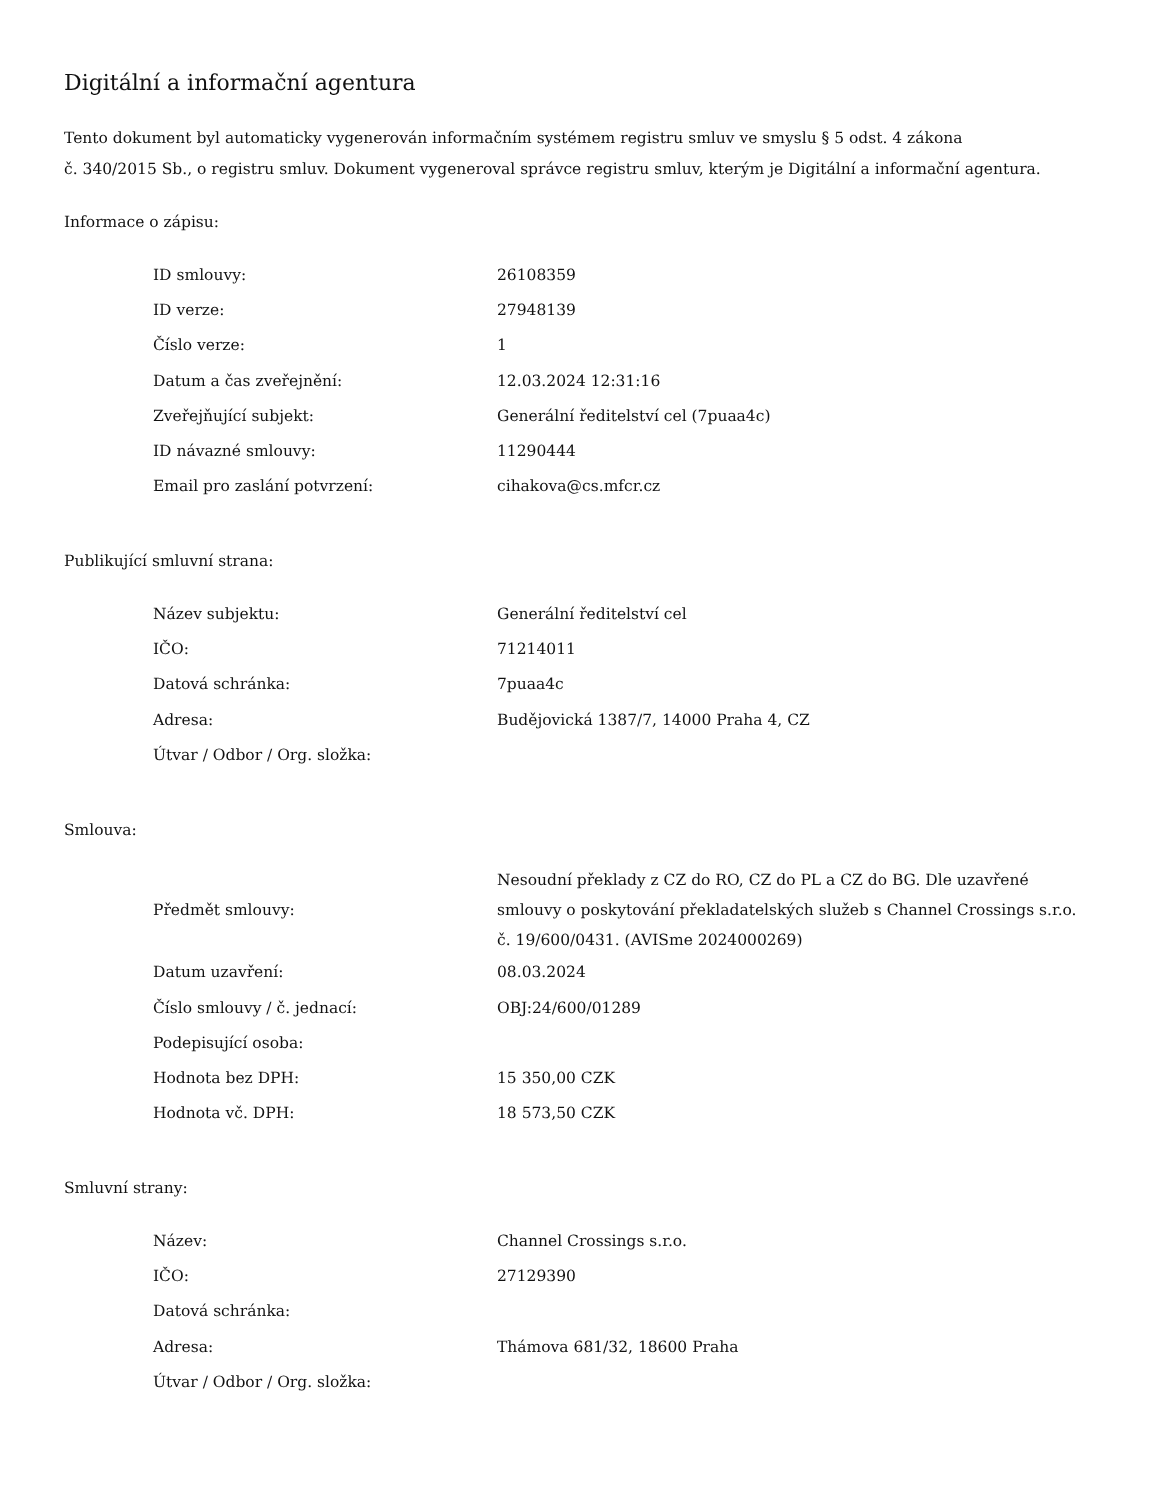Digitální a informační agentura
Tento dokument byl automaticky vygenerován informačním systémem registru smluv ve smyslu § 5 odst. 4 zákona
č. 340/2015 Sb., o registru smluv. Dokument vygeneroval správce registru smluv, kterým je Digitální a informační agentura.
Informace o zápisu:
| ID smlouvy: | 26108359 |
| ID verze: | 27948139 |
| Číslo verze: | 1 |
| Datum a čas zveřejnění: | 12.03.2024 12:31:16 |
| Zveřejňující subjekt: | Generální ředitelství cel (7puaa4c) |
| ID návazné smlouvy: | 11290444 |
| Email pro zaslání potvrzení: | cihakova@cs.mfcr.cz |
Publikující smluvní strana:
| Název subjektu: | Generální ředitelství cel |
| IČO: | 71214011 |
| Datová schránka: | 7puaa4c |
| Adresa: | Budějovická 1387/7, 14000 Praha 4, CZ |
| Útvar / Odbor / Org. složka: | |
Smlouva:
| Předmět smlouvy: | Nesoudní překlady z CZ do RO, CZ do PL a CZ do BG. Dle uzavřené smlouvy o poskytování překladatelských služeb s Channel Crossings s.r.o. č. 19/600/0431. (AVISme 2024000269) |
| Datum uzavření: | 08.03.2024 |
| Číslo smlouvy / č. jednací: | OBJ:24/600/01289 |
| Podepisující osoba: | |
| Hodnota bez DPH: | 15 350,00 CZK |
| Hodnota vč. DPH: | 18 573,50 CZK |
Smluvní strany:
| Název: | Channel Crossings s.r.o. |
| IČO: | 27129390 |
| Datová schránka: | |
| Adresa: | Thámova 681/32, 18600 Praha |
| Útvar / Odbor / Org. složka: | |